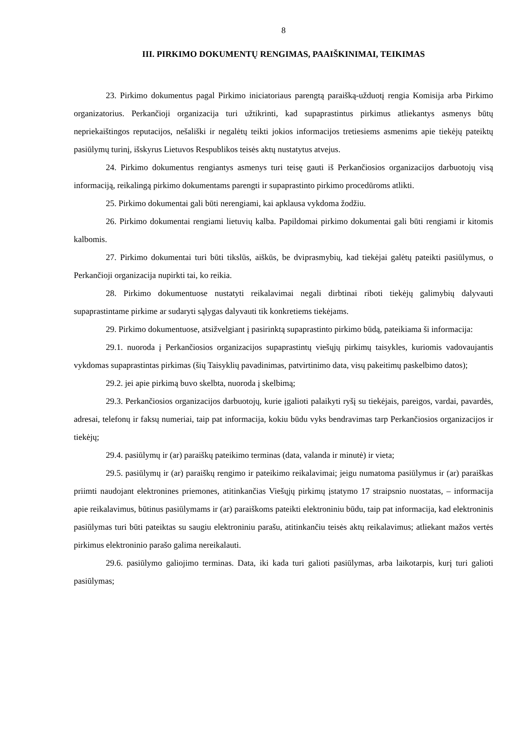8
III. PIRKIMO DOKUMENTŲ RENGIMAS, PAAIŠKINIMAI, TEIKIMAS
23. Pirkimo dokumentus pagal Pirkimo iniciatoriaus parengtą paraišką-užduotį rengia Komisija arba Pirkimo organizatorius. Perkančioji organizacija turi užtikrinti, kad supaprastintus pirkimus atliekantys asmenys būtų nepriekaištingos reputacijos, nešališki ir negalėtų teikti jokios informacijos tretiesiems asmenims apie tiekėjų pateiktų pasiūlymų turinį, išskyrus Lietuvos Respublikos teisės aktų nustatytus atvejus.
24. Pirkimo dokumentus rengiantys asmenys turi teisę gauti iš Perkančiosios organizacijos darbuotojų visą informaciją, reikalingą pirkimo dokumentams parengti ir supaprastinto pirkimo procedūroms atlikti.
25. Pirkimo dokumentai gali būti nerengiami, kai apklausa vykdoma žodžiu.
26. Pirkimo dokumentai rengiami lietuvių kalba. Papildomai pirkimo dokumentai gali būti rengiami ir kitomis kalbomis.
27. Pirkimo dokumentai turi būti tikslūs, aiškūs, be dviprasmybių, kad tiekėjai galėtų pateikti pasiūlymus, o Perkančioji organizacija nupirkti tai, ko reikia.
28. Pirkimo dokumentuose nustatyti reikalavimai negali dirbtinai riboti tiekėjų galimybių dalyvauti supaprastintame pirkime ar sudaryti sąlygas dalyvauti tik konkretiems tiekėjams.
29. Pirkimo dokumentuose, atsižvelgiant į pasirinktą supaprastinto pirkimo būdą, pateikiama ši informacija:
29.1. nuoroda į Perkančiosios organizacijos supaprastintų viešųjų pirkimų taisykles, kuriomis vadovaujantis vykdomas supaprastintas pirkimas (šių Taisyklių pavadinimas, patvirtinimo data, visų pakeitimų paskelbimo datos);
29.2. jei apie pirkimą buvo skelbta, nuoroda į skelbimą;
29.3. Perkančiosios organizacijos darbuotojų, kurie įgalioti palaikyti ryšį su tiekėjais, pareigos, vardai, pavardės, adresai, telefonų ir faksų numeriai, taip pat informacija, kokiu būdu vyks bendravimas tarp Perkančiosios organizacijos ir tiekėjų;
29.4. pasiūlymų ir (ar) paraiškų pateikimo terminas (data, valanda ir minutė) ir vieta;
29.5. pasiūlymų ir (ar) paraiškų rengimo ir pateikimo reikalavimai; jeigu numatoma pasiūlymus ir (ar) paraiškas priimti naudojant elektronines priemones, atitinkančias Viešųjų pirkimų įstatymo 17 straipsnio nuostatas, – informacija apie reikalavimus, būtinus pasiūlymams ir (ar) paraiškoms pateikti elektroniniu būdu, taip pat informacija, kad elektroninis pasiūlymas turi būti pateiktas su saugiu elektroniniu parašu, atitinkančiu teisės aktų reikalavimus; atliekant mažos vertės pirkimus elektroninio parašo galima nereikalauti.
29.6. pasiūlymo galiojimo terminas. Data, iki kada turi galioti pasiūlymas, arba laikotarpis, kurį turi galioti pasiūlymas;